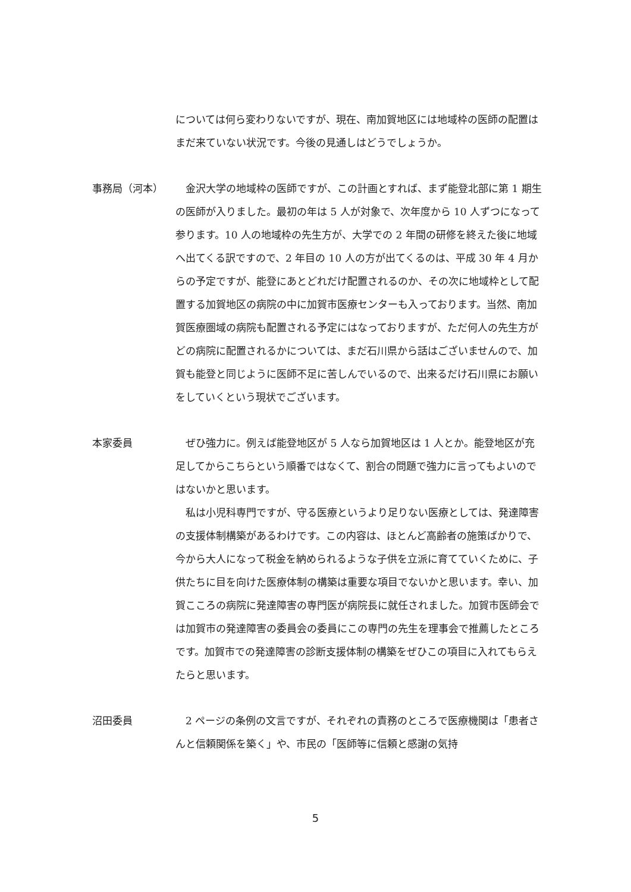については何ら変わりないですが、現在、南加賀地区には地域枠の医師の配置はまだ来ていない状況です。今後の見通しはどうでしょうか。
事務局（河本） 　金沢大学の地域枠の医師ですが、この計画とすれば、まず能登北部に第 1 期生の医師が入りました。最初の年は 5 人が対象で、次年度から 10 人ずつになって参ります。10 人の地域枠の先生方が、大学での 2 年間の研修を終えた後に地域へ出てくる訳ですので、2 年目の 10 人の方が出てくるのは、平成 30 年 4 月からの予定ですが、能登にあとどれだけ配置されるのか、その次に地域枠として配置する加賀地区の病院の中に加賀市医療センターも入っております。当然、南加賀医療圏域の病院も配置される予定にはなっておりますが、ただ何人の先生方がどの病院に配置されるかについては、まだ石川県から話はございませんので、加賀も能登と同じように医師不足に苦しんでいるので、出来るだけ石川県にお願いをしていくという現状でございます。
本家委員 　ぜひ強力に。例えば能登地区が 5 人なら加賀地区は 1 人とか。能登地区が充足してからこちらという順番ではなくて、割合の問題で強力に言ってもよいのではないかと思います。
　私は小児科専門ですが、守る医療というより足りない医療としては、発達障害の支援体制構築があるわけです。この内容は、ほとんど高齢者の施策ばかりで、今から大人になって税金を納められるような子供を立派に育てていくために、子供たちに目を向けた医療体制の構築は重要な項目でないかと思います。幸い、加賀こころの病院に発達障害の専門医が病院長に就任されました。加賀市医師会では加賀市の発達障害の委員会の委員にこの専門の先生を理事会で推薦したところです。加賀市での発達障害の診断支援体制の構築をぜひこの項目に入れてもらえたらと思います。
沼田委員 　2 ページの条例の文言ですが、それぞれの責務のところで医療機関は「患者さんと信頼関係を築く」や、市民の「医師等に信頼と感謝の気持
5